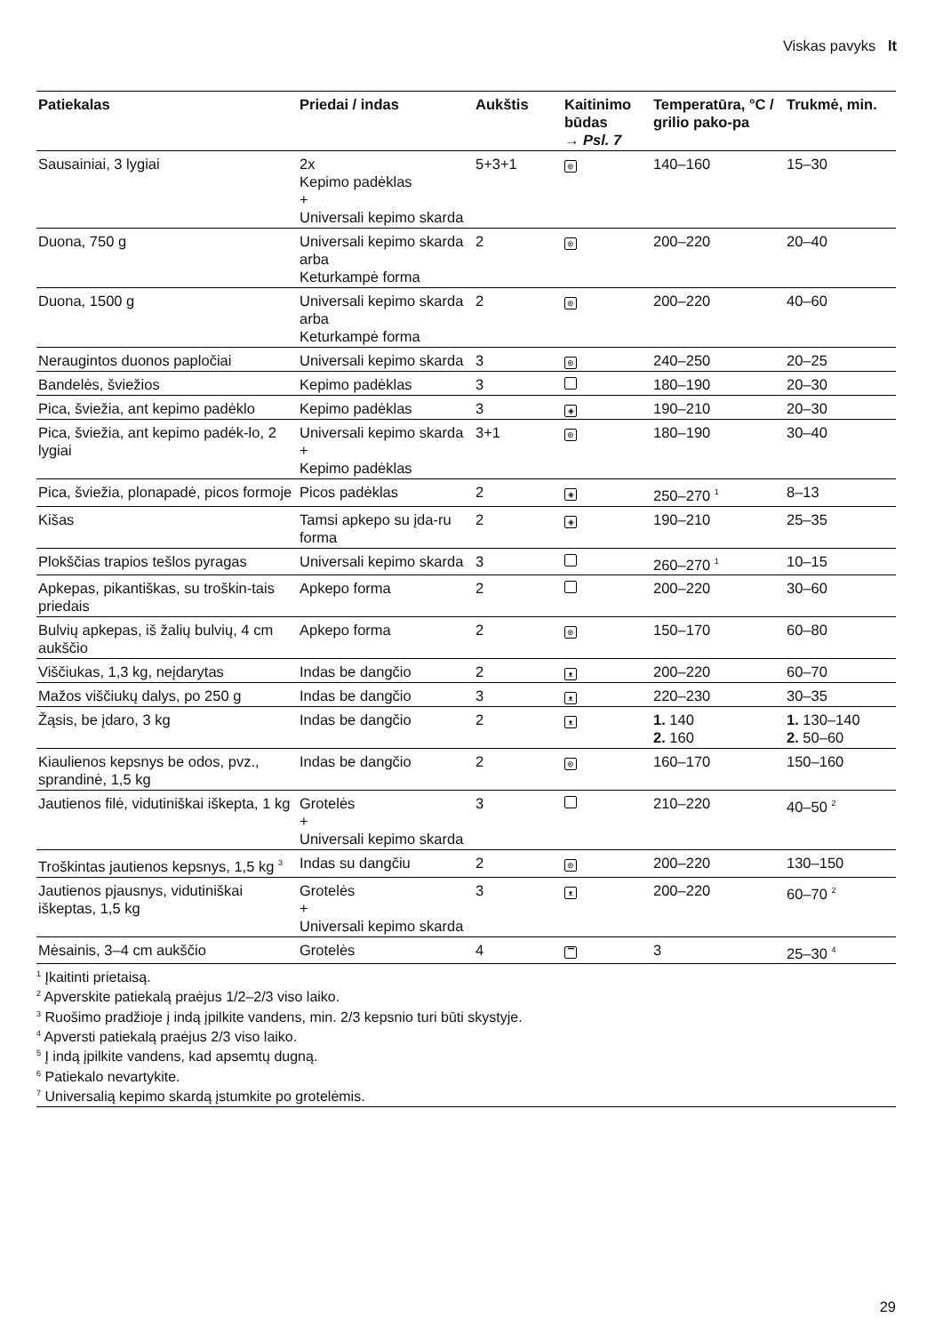Viskas pavyks lt
| Patiekalas | Priedai / indas | Aukštis | Kaitinimo būdas → Psl. 7 | Temperatūra, °C / grilio pako-pa | Trukmė, min. |
| --- | --- | --- | --- | --- | --- |
| Sausainiai, 3 lygiai | 2x Kepimo padėklas + Universali kepimo skarda | 5+3+1 | ⊛ | 140–160 | 15–30 |
| Duona, 750 g | Universali kepimo skarda arba Keturkampė forma | 2 | ⊛ | 200–220 | 20–40 |
| Duona, 1500 g | Universali kepimo skarda arba Keturkampė forma | 2 | ⊛ | 200–220 | 40–60 |
| Neraugintos duonos papločiai | Universali kepimo skarda | 3 | ⊛ | 240–250 | 20–25 |
| Bandelės, šviežios | Kepimo padėklas | 3 | | 180–190 | 20–30 |
| Pica, šviežia, ant kepimo padėklo | Kepimo padėklas | 3 | ◈ | 190–210 | 20–30 |
| Pica, šviežia, ant kepimo padėk-lo, 2 lygiai | Universali kepimo skarda + Kepimo padėklas | 3+1 | ⊛ | 180–190 | 30–40 |
| Pica, šviežia, plonapadė, picos formoje | Picos padėklas | 2 | ◈ | 250–270 <sup>1</sup> | 8–13 |
| Kišas | Tamsi apkepo su įda-ru forma | 2 | ◈ | 190–210 | 25–35 |
| Plokščias trapios tešlos pyragas | Universali kepimo skarda | 3 | | 260–270 <sup>1</sup> | 10–15 |
| Apkepas, pikantiškas, su troškin-tais priedais | Apkepo forma | 2 | | 200–220 | 30–60 |
| Bulvių apkepas, iš žalių bulvių, 4 cm aukščio | Apkepo forma | 2 | ⊛ | 150–170 | 60–80 |
| Viščiukas, 1,3 kg, neįdarytas | Indas be dangčio | 2 | ᴥ | 200–220 | 60–70 |
| Mažos viščiukų dalys, po 250 g | Indas be dangčio | 3 | ᴥ | 220–230 | 30–35 |
| Žąsis, be įdaro, 3 kg | Indas be dangčio | 2 | ᴥ | 1. 140 2. 160 | 1. 130–140 2. 50–60 |
| Kiaulienos kepsnys be odos, pvz., sprandinė, 1,5 kg | Indas be dangčio | 2 | ⊛ | 160–170 | 150–160 |
| Jautienos filė, vidutiniškai iškepta, 1 kg | Grotelės + Universali kepimo skarda | 3 | | 210–220 | 40–50 <sup>2</sup> |
| Troškintas jautienos kepsnys, 1,5 kg <sup>3</sup> | Indas su dangčiu | 2 | ⊛ | 200–220 | 130–150 |
| Jautienos pjausnys, vidutiniškai iškeptas, 1,5 kg | Grotelės + Universali kepimo skarda | 3 | ᴥ | 200–220 | 60–70 <sup>2</sup> |
| Mėsainis, 3–4 cm aukščio | Grotelės | 4 | ▔ | 3 | 25–30 <sup>4</sup> |
<sup>1</sup> Įkaitinti prietaisą.
<sup>2</sup> Apverskite patiekalą praėjus 1/2–2/3 viso laiko.
<sup>3</sup> Ruošimo pradžioje į indą įpilkite vandens, min. 2/3 kepsnio turi būti skystyje.
<sup>4</sup> Apversti patiekalą praėjus 2/3 viso laiko.
<sup>5</sup> Į indą įpilkite vandens, kad apsemtų dugną.
<sup>6</sup> Patiekalo nevartykite.
<sup>7</sup> Universalią kepimo skardą įstumkite po grotelėmis.
29